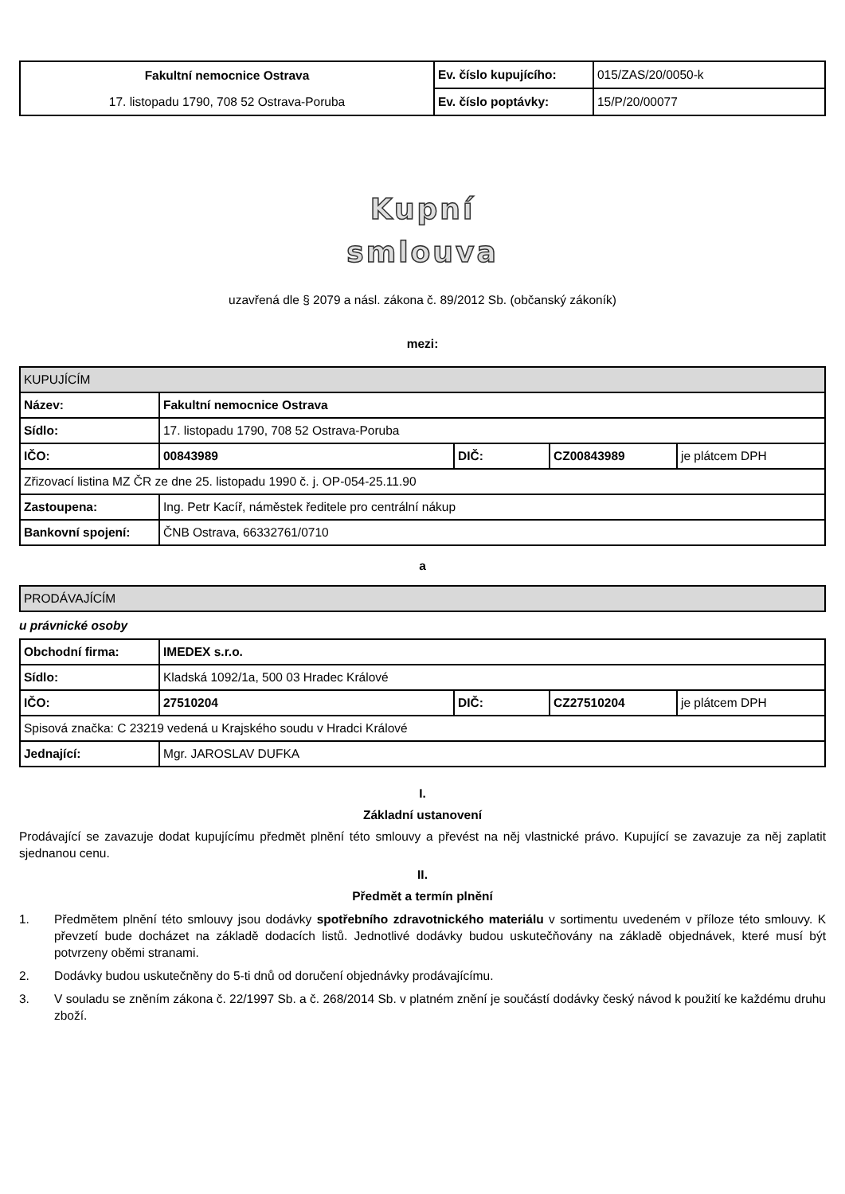| Fakultní nemocnice Ostrava | Ev. číslo kupujícího: | 015/ZAS/20/0050-k |
| 17. listopadu 1790, 708 52 Ostrava-Poruba | Ev. číslo poptávky: | 15/P/20/00077 |
Kupní
smlouva
uzavřená dle § 2079 a násl. zákona č. 89/2012 Sb. (občanský zákoník)
mezi:
| KUPUJÍCÍM | | | | |
| Název: | Fakultní nemocnice Ostrava | | | |
| Sídlo: | 17. listopadu 1790, 708 52 Ostrava-Poruba | | | |
| IČO: | 00843989 | DIČ: | CZ00843989 | je plátcem DPH |
| Zřizovací listina MZ ČR ze dne 25. listopadu 1990 č. j. OP-054-25.11.90 | | | | |
| Zastoupena: | Ing. Petr Kacíř, náměstek ředitele pro centrální nákup | | | |
| Bankovní spojení: | ČNB Ostrava, 66332761/0710 | | | |
a
| PRODÁVAJÍCÍM |
u právnické osoby
| Obchodní firma: | IMEDEX s.r.o. | | | |
| Sídlo: | Kladská 1092/1a, 500 03 Hradec Králové | | | |
| IČO: | 27510204 | DIČ: | CZ27510204 | je plátcem DPH |
| Spisová značka: C 23219 vedená u Krajského soudu v Hradci Králové | | | | |
| Jednající: | Mgr. JAROSLAV DUFKA | | | |
I.
Základní ustanovení
Prodávající se zavazuje dodat kupujícímu předmět plnění této smlouvy a převést na něj vlastnické právo. Kupující se zavazuje za něj zaplatit sjednanou cenu.
II.
Předmět a termín plnění
1. Předmětem plnění této smlouvy jsou dodávky spotřebního zdravotnického materiálu v sortimentu uvedeném v příloze této smlouvy. K převzetí bude docházet na základě dodacích listů. Jednotlivé dodávky budou uskutečňovány na základě objednávek, které musí být potvrzeny oběmi stranami.
2. Dodávky budou uskutečněny do 5-ti dnů od doručení objednávky prodávajícímu.
3. V souladu se zněním zákona č. 22/1997 Sb. a č. 268/2014 Sb. v platném znění je součástí dodávky český návod k použití ke každému druhu zboží.